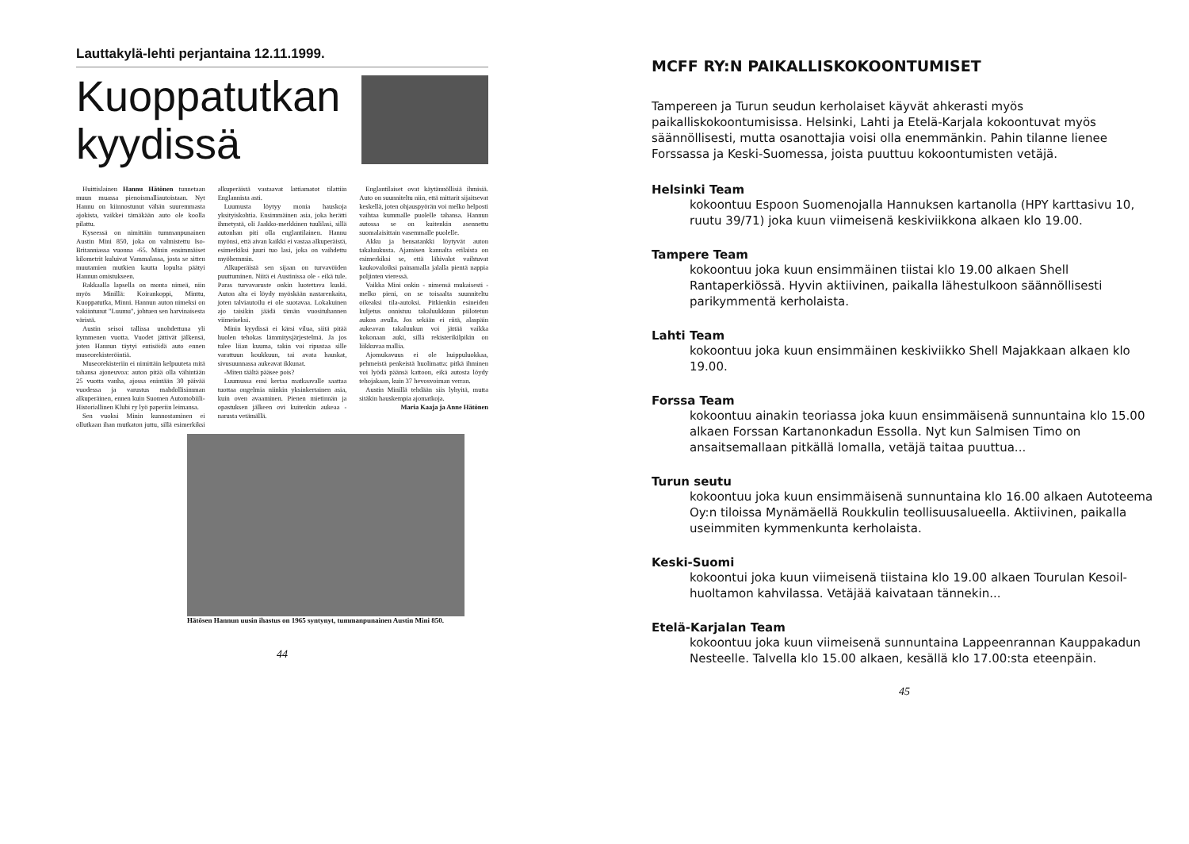Lauttakylä-lehti perjantaina 12.11.1999.
Kuoppatutkan kyydissä
Huittislainen Hannu Hätönen tunnetaan muun muassa pienoismalliautoistaan. Nyt Hannu on kiinnostunut vähän suuremmasta ajokista, vaikkei tämäkään auto ole koolla pilattu.
Kyseessä on nimittäin tummanpunainen Austin Mini 850, joka on valmistettu Iso-Britanniassa vuonna -65. Minin ensimmäiset kilometrit kuluivat Vammalassa, josta se sitten muutamien mutkien kautta lopulta päätyi Hannun omistukseen.
Rakkaalla lapsella on monta nimeä, niin myös Minillä: Koirankoppi, Minttu, Kuoppatutka, Minni. Hannun auton nimeksi on vakiintunut "Luumu", johtuen sen harvinaisesta väristä.
Austin seisoi tallissa unohdettuna yli kymmenen vuotta. Vuodet jättivät jälkensä, joten Hannun täytyi entisöidä auto ennen museorekisteröintiä.
Museorekisteriin ei nimittäin kelpuuteta mitä tahansa ajoneuvoa: auton pitää olla vähintään 25 vuotta vanha, ajossa enintään 30 päivää vuodessa ja varustus mahdollisimman alkuperäinen, ennen kuin Suomen Automobiili-Historiallinen Klubi ry lyö paperiin leimansa.
Sen vuoksi Minin kunnostaminen ei ollutkaan ihan mutkaton juttu, sillä esimerkiksi alkuperäistä vastaavat lattiamatot tilattiin Englannista asti.
Luumusta löytyy monia hauskoja yksityiskohtia. Ensimmäinen asia, joka herätti ihmetystä, oli Jaakko-merkkinen tuulilasi, sillä autonhan piti olla englantilainen. Hannu myönsi, että aivan kaikki ei vastaa alkuperäistä, esimerkiksi juuri tuo lasi, joka on vaihdettu myöhemmin.
Alkuperäistä sen sijaan on turvavöiden puuttuminen. Niitä ei Austinissa ole - eikä tule. Paras turvavaruste onkin luotettava kuski. Auton alta ei löydy myöskään nastarenkaita, joten talviautoilu ei ole suotavaa. Lokakuinen ajo taisikin jäädä tämän vuosituhannen viimeiseksi.
Minin kyydissä ei kärsi vilua, siitä pitää huolen tehokas lämmitysjärjestelmä. Ja jos tulee liian kuuma, takin voi ripustaa sille varattuun koukkuun, tai avata hauskat, sivusuunnassa aukeavat ikkunat.
-Miten täältä pääsee pois?
Luumussa ensi kertaa matkaavalle saattaa tuottaa ongelmia niinkin yksinkertainen asia, kuin oven avaaminen. Pienen mietinnän ja opastuksen jälkeen ovi kuitenkin aukeaa - narusta vetämällä.
Englantilaiset ovat käytännöllisiä ihmisiä. Auto on suunniteltu niin, että mittarit sijaitsevat keskellä, joten ohjauspyörän voi melko helposti vaihtaa kummalle puolelle tahansa. Hannun autossa se on kuitenkin asennettu suomalaisittain vasemmalle puolelle.
Akku ja bensatankki löytyvät auton takaluukusta. Ajamisen kannalta erilaista on esimerkiksi se, että lähivalot vaihtuvat kaukovaloiksi painamalla jalalla pientä nappia poljinten vieressä.
Vaikka Mini onkin - nimensä mukaisesti - melko pieni, on se toisaalta suunniteltu oikeaksi tila-autoksi. Pitkienkin esineiden kuljetus onnistuu takaluukkuun piilotetun aukon avulla. Jos sekään ei riitä, alaspäin aukeavan takaluukun voi jättää vaikka kokonaan auki, sillä rekisterikilpikin on liikkuvaa mallia.
Ajomukavuus ei ole huippuluokkaa, pehmeistä penkeistä huolimatta: pitkä ihminen voi lyödä päänsä kattoon, eikä autosta löydy tehojakaan, kuin 37 hevosvoiman verran.
Austin Minillä tehdään siis lyhyitä, mutta sitäkin hauskempia ajomatkoja.
Maria Kaaja ja Anne Hätönen
Hätösen Hannun uusin ihastus on 1965 syntynyt, tummanpunainen Austin Mini 850.
44
MCFF RY:N PAIKALLISKOKOONTUMISET
Tampereen ja Turun seudun kerholaiset käyvät ahkerasti myös paikalliskokoontumisissa. Helsinki, Lahti ja Etelä-Karjala kokoontuvat myös säännöllisesti, mutta osanottajia voisi olla enemmänkin. Pahin tilanne lienee Forssassa ja Keski-Suomessa, joista puuttuu kokoontumisten vetäjä.
Helsinki Team
kokoontuu Espoon Suomenojalla Hannuksen kartanolla (HPY karttasivu 10, ruutu 39/71) joka kuun viimeisenä keskiviikkona alkaen klo 19.00.
Tampere Team
kokoontuu joka kuun ensimmäinen tiistai klo 19.00 alkaen Shell Rantaperkiössä. Hyvin aktiivinen, paikalla lähestulkoon säännöllisesti parikymmentä kerholaista.
Lahti Team
kokoontuu joka kuun ensimmäinen keskiviikko Shell Majakkaan alkaen klo 19.00.
Forssa Team
kokoontuu ainakin teoriassa joka kuun ensimmäisenä sunnuntaina klo 15.00 alkaen Forssan Kartanonkadun Essolla. Nyt kun Salmisen Timo on ansaitsemallaan pitkällä lomalla, vetäjä taitaa puuttua...
Turun seutu
kokoontuu joka kuun ensimmäisenä sunnuntaina klo 16.00 alkaen Autoteema Oy:n tiloissa Mynämäellä Roukkulin teollisuusalueella. Aktiivinen, paikalla useimmiten kymmenkunta kerholaista.
Keski-Suomi
kokoontui joka kuun viimeisenä tiistaina klo 19.00 alkaen Tourulan Kesoil-huoltamon kahvilassa. Vetäjää kaivataan tännekin...
Etelä-Karjalan Team
kokoontuu joka kuun viimeisenä sunnuntaina Lappeenrannan Kauppakadun Nesteelle. Talvella klo 15.00 alkaen, kesällä klo 17.00:sta eteenpäin.
45